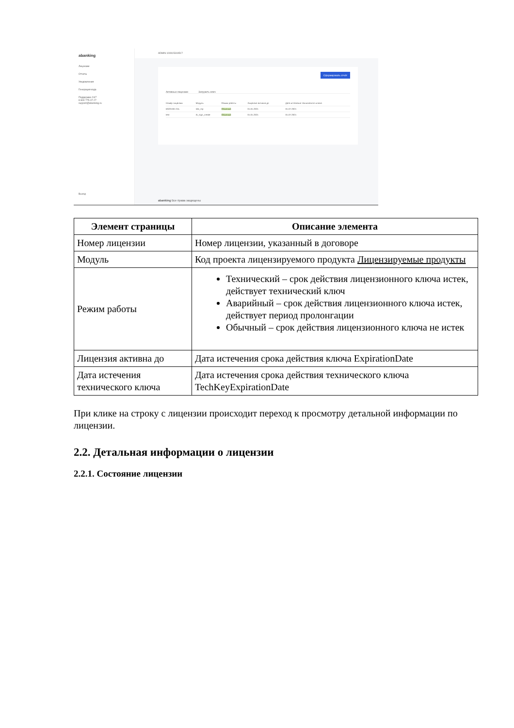abanking
Лицензии
Отчеты
Уведомления
Генерация кода
Поддержка 24/7
8 800 775-07-27
support@abanking.ru
Выход
ADMIN 100915319517
Сформировать отчёт
Активные лицензии Загрузить ключ
| Номер лицензии | Модуль | Режим работы | Лицензия активна до | Дата истечения технического ключа |
| --- | --- | --- | --- | --- |
| BS2019/1-01L | sbk_mp | Обычный | 01.01.2021 | 01.07.2021 |
| test | rb_sign_create | Обычный | 01.01.2021 | 01.07.2021 |
abanking Все права защищены
| Элемент страницы | Описание элемента |
| --- | --- |
| Номер лицензии | Номер лицензии, указанный в договоре |
| Модуль | Код проекта лицензируемого продукта Лицензируемые продукты |
| Режим работы | Технический – срок действия лицензионного ключа истек, действует технический ключ Аварийный – срок действия лицензионного ключа истек, действует период пролонгации Обычный – срок действия лицензионного ключа не истек |
| Лицензия активна до | Дата истечения срока действия ключа ExpirationDate |
| Дата истечения технического ключа | Дата истечения срока действия технического ключа TechKeyExpirationDate |
При клике на строку с лицензии происходит переход к просмотру детальной информации по лицензии.
2.2. Детальная информации о лицензии
2.2.1. Состояние лицензии